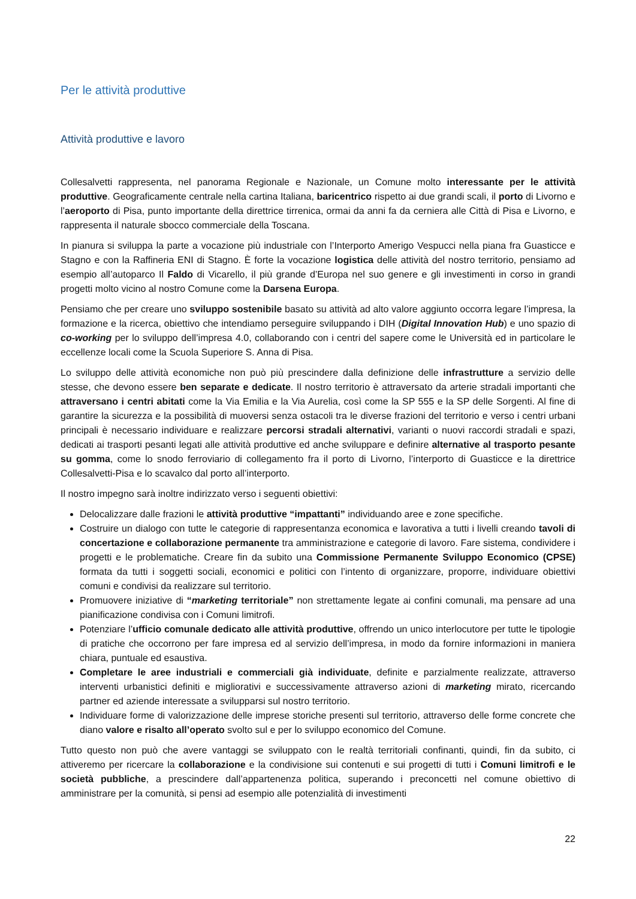Per le attività produttive
Attività produttive e lavoro
Collesalvetti rappresenta, nel panorama Regionale e Nazionale, un Comune molto interessante per le attività produttive. Geograficamente centrale nella cartina Italiana, baricentrico rispetto ai due grandi scali, il porto di Livorno e l’aeroporto di Pisa, punto importante della direttrice tirrenica, ormai da anni fa da cerniera alle Città di Pisa e Livorno, e rappresenta il naturale sbocco commerciale della Toscana.
In pianura si sviluppa la parte a vocazione più industriale con l’Interporto Amerigo Vespucci nella piana fra Guasticce e Stagno e con la Raffineria ENI di Stagno. È forte la vocazione logistica delle attività del nostro territorio, pensiamo ad esempio all’autoparco Il Faldo di Vicarello, il più grande d’Europa nel suo genere e gli investimenti in corso in grandi progetti molto vicino al nostro Comune come la Darsena Europa.
Pensiamo che per creare uno sviluppo sostenibile basato su attività ad alto valore aggiunto occorra legare l’impresa, la formazione e la ricerca, obiettivo che intendiamo perseguire sviluppando i DIH (Digital Innovation Hub) e uno spazio di co-working per lo sviluppo dell’impresa 4.0, collaborando con i centri del sapere come le Università ed in particolare le eccellenze locali come la Scuola Superiore S. Anna di Pisa.
Lo sviluppo delle attività economiche non può più prescindere dalla definizione delle infrastrutture a servizio delle stesse, che devono essere ben separate e dedicate. Il nostro territorio è attraversato da arterie stradali importanti che attraversano i centri abitati come la Via Emilia e la Via Aurelia, così come la SP 555 e la SP delle Sorgenti. Al fine di garantire la sicurezza e la possibilità di muoversi senza ostacoli tra le diverse frazioni del territorio e verso i centri urbani principali è necessario individuare e realizzare percorsi stradali alternativi, varianti o nuovi raccordi stradali e spazi, dedicati ai trasporti pesanti legati alle attività produttive ed anche sviluppare e definire alternative al trasporto pesante su gomma, come lo snodo ferroviario di collegamento fra il porto di Livorno, l’interporto di Guasticce e la direttrice Collesalvetti-Pisa e lo scavalco dal porto all’interporto.
Il nostro impegno sarà inoltre indirizzato verso i seguenti obiettivi:
Delocalizzare dalle frazioni le attività produttive “impattanti” individuando aree e zone specifiche.
Costruire un dialogo con tutte le categorie di rappresentanza economica e lavorativa a tutti i livelli creando tavoli di concertazione e collaborazione permanente tra amministrazione e categorie di lavoro. Fare sistema, condividere i progetti e le problematiche. Creare fin da subito una Commissione Permanente Sviluppo Economico (CPSE) formata da tutti i soggetti sociali, economici e politici con l’intento di organizzare, proporre, individuare obiettivi comuni e condivisi da realizzare sul territorio.
Promuovere iniziative di “marketing territoriale” non strettamente legate ai confini comunali, ma pensare ad una pianificazione condivisa con i Comuni limitrofi.
Potenziare l’ufficio comunale dedicato alle attività produttive, offrendo un unico interlocutore per tutte le tipologie di pratiche che occorrono per fare impresa ed al servizio dell’impresa, in modo da fornire informazioni in maniera chiara, puntuale ed esaustiva.
Completare le aree industriali e commerciali già individuate, definite e parzialmente realizzate, attraverso interventi urbanistici definiti e migliorativi e successivamente attraverso azioni di marketing mirato, ricercando partner ed aziende interessate a svilupparsi sul nostro territorio.
Individuare forme di valorizzazione delle imprese storiche presenti sul territorio, attraverso delle forme concrete che diano valore e risalto all’operato svolto sul e per lo sviluppo economico del Comune.
Tutto questo non può che avere vantaggi se sviluppato con le realtà territoriali confinanti, quindi, fin da subito, ci attiveremo per ricercare la collaborazione e la condivisione sui contenuti e sui progetti di tutti i Comuni limitrofi e le società pubbliche, a prescindere dall’appartenenza politica, superando i preconcetti nel comune obiettivo di amministrare per la comunità, si pensi ad esempio alle potenzialità di investimenti
22